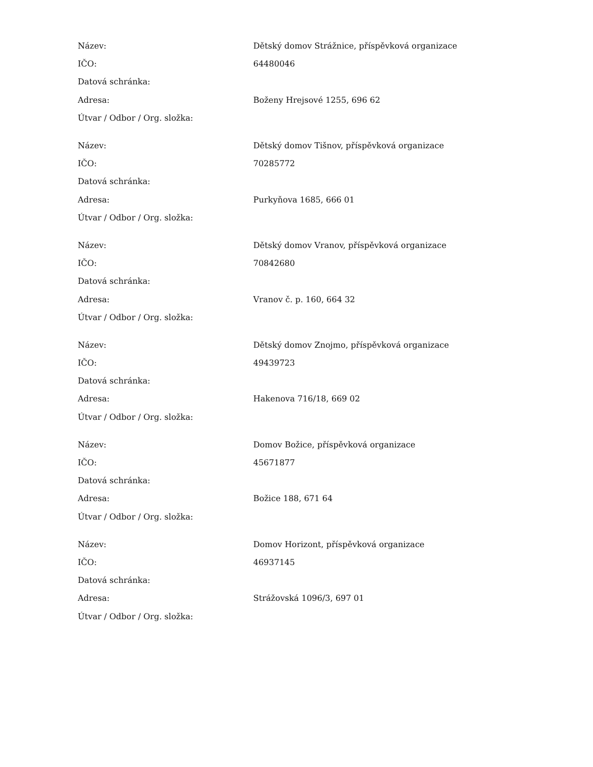| Název: | Dětský domov Strážnice, příspěvková organizace |
| IČO: | 64480046 |
| Datová schránka: | |
| Adresa: | Boženy Hrejsové 1255, 696 62 |
| Útvar / Odbor / Org. složka: | |
| Název: | Dětský domov Tišnov, příspěvková organizace |
| IČO: | 70285772 |
| Datová schránka: | |
| Adresa: | Purkyňova 1685, 666 01 |
| Útvar / Odbor / Org. složka: | |
| Název: | Dětský domov Vranov, příspěvková organizace |
| IČO: | 70842680 |
| Datová schránka: | |
| Adresa: | Vranov č. p. 160, 664 32 |
| Útvar / Odbor / Org. složka: | |
| Název: | Dětský domov Znojmo, příspěvková organizace |
| IČO: | 49439723 |
| Datová schránka: | |
| Adresa: | Hakenova 716/18, 669 02 |
| Útvar / Odbor / Org. složka: | |
| Název: | Domov Božice, příspěvková organizace |
| IČO: | 45671877 |
| Datová schránka: | |
| Adresa: | Božice 188, 671 64 |
| Útvar / Odbor / Org. složka: | |
| Název: | Domov Horizont, příspěvková organizace |
| IČO: | 46937145 |
| Datová schránka: | |
| Adresa: | Strážovská 1096/3, 697 01 |
| Útvar / Odbor / Org. složka: | |